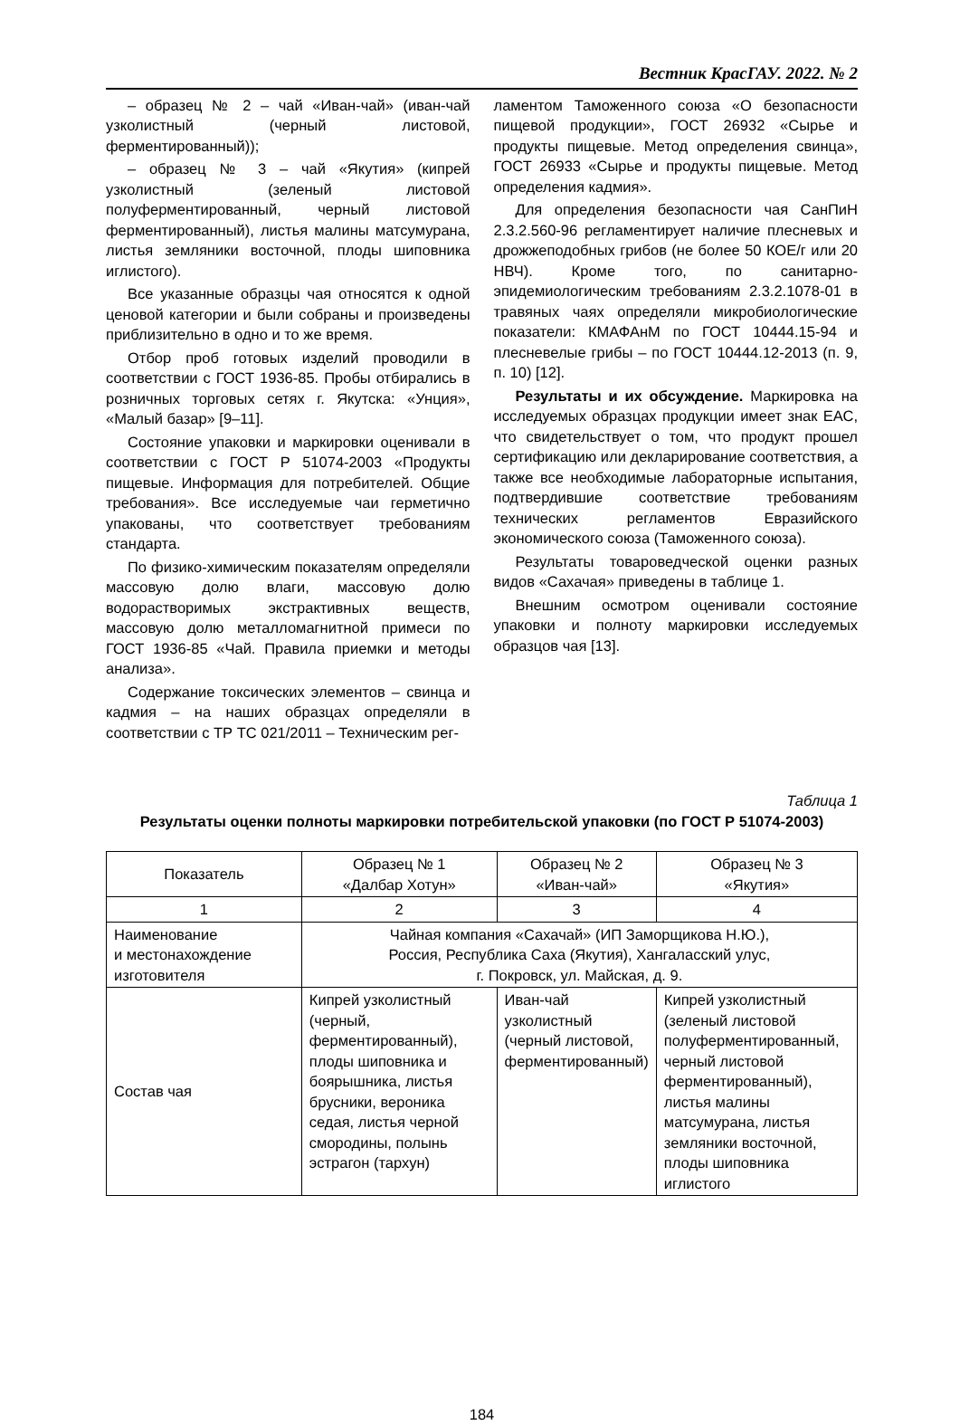Вестник КрасГАУ. 2022. № 2
– образец № 2 – чай «Иван-чай» (иван-чай узколистный (черный листовой, ферментированный));
– образец № 3 – чай «Якутия» (кипрей узколистный (зеленый листовой полуферментированный, черный листовой ферментированный), листья малины матсумурана, листья земляники восточной, плоды шиповника иглистого).
Все указанные образцы чая относятся к одной ценовой категории и были собраны и произведены приблизительно в одно и то же время.
Отбор проб готовых изделий проводили в соответствии с ГОСТ 1936-85. Пробы отбирались в розничных торговых сетях г. Якутска: «Унция», «Малый базар» [9–11].
Состояние упаковки и маркировки оценивали в соответствии с ГОСТ Р 51074-2003 «Продукты пищевые. Информация для потребителей. Общие требования». Все исследуемые чаи герметично упакованы, что соответствует требованиям стандарта.
По физико-химическим показателям определяли массовую долю влаги, массовую долю водорастворимых экстрактивных веществ, массовую долю металломагнитной примеси по ГОСТ 1936-85 «Чай. Правила приемки и методы анализа».
Содержание токсических элементов – свинца и кадмия – на наших образцах определяли в соответствии с ТР ТС 021/2011 – Техническим рег-
ламентом Таможенного союза «О безопасности пищевой продукции», ГОСТ 26932 «Сырье и продукты пищевые. Метод определения свинца», ГОСТ 26933 «Сырье и продукты пищевые. Метод определения кадмия».
Для определения безопасности чая СанПиН 2.3.2.560-96 регламентирует наличие плесневых и дрожжеподобных грибов (не более 50 КОЕ/г или 20 НВЧ). Кроме того, по санитарно-эпидемиологическим требованиям 2.3.2.1078-01 в травяных чаях определяли микробиологические показатели: КМАФАнМ по ГОСТ 10444.15-94 и плесневелые грибы – по ГОСТ 10444.12-2013 (п. 9, п. 10) [12].
Результаты и их обсуждение. Маркировка на исследуемых образцах продукции имеет знак ЕАС, что свидетельствует о том, что продукт прошел сертификацию или декларирование соответствия, а также все необходимые лабораторные испытания, подтвердившие соответствие требованиям технических регламентов Евразийского экономического союза (Таможенного союза).
Результаты товароведческой оценки разных видов «Сахачая» приведены в таблице 1.
Внешним осмотром оценивали состояние упаковки и полноту маркировки исследуемых образцов чая [13].
Таблица 1
Результаты оценки полноты маркировки потребительской упаковки (по ГОСТ Р 51074-2003)
| Показатель | Образец № 1 «Далбар Хотун» | Образец № 2 «Иван-чай» | Образец № 3 «Якутия» |
| --- | --- | --- | --- |
| 1 | 2 | 3 | 4 |
| Наименование и местонахождение изготовителя | Чайная компания «Сахачай» (ИП Заморщикова Н.Ю.), Россия, Республика Саха (Якутия), Хангаласский улус, г. Покровск, ул. Майская, д. 9. | | |
| Состав чая | Кипрей узколистный (черный, ферментированный), плоды шиповника и боярышника, листья брусники, вероника седая, листья черной смородины, полынь эстрагон (тархун) | Иван-чай узколистный (черный листовой, ферментированный) | Кипрей узколистный (зеленый листовой полуферментированный, черный листовой ферментированный), листья малины матсумурана, листья земляники восточной, плоды шиповника иглистого |
184